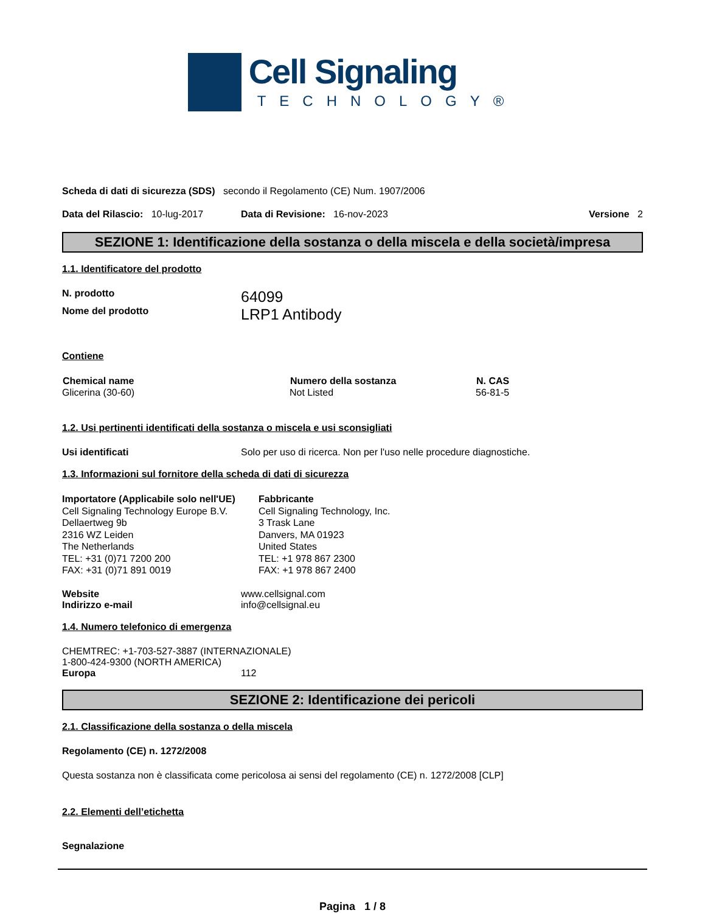Cell Signaling
TECHNOLOGY®
Scheda di dati di sicurezza (SDS) secondo il Regolamento (CE) Num. 1907/2006
Data del Rilascio: 10-lug-2017 Data di Revisione: 16-nov-2023 Versione 2
SEZIONE 1: Identificazione della sostanza o della miscela e della società/impresa
1.1. Identificatore del prodotto
N. prodotto 64099
Nome del prodotto LRP1 Antibody
Contiene
| Chemical name | Numero della sostanza | N. CAS |
| --- | --- | --- |
| Glicerina (30-60) | Not Listed | 56-81-5 |
1.2. Usi pertinenti identificati della sostanza o miscela e usi sconsigliati
Usi identificati Solo per uso di ricerca. Non per l'uso nelle procedure diagnostiche.
1.3. Informazioni sul fornitore della scheda di dati di sicurezza
Importatore (Applicabile solo nell'UE)
Cell Signaling Technology Europe B.V.
Dellaertweg 9b
2316 WZ Leiden
The Netherlands
TEL: +31 (0)71 7200 200
FAX: +31 (0)71 891 0019
Fabbricante
Cell Signaling Technology, Inc.
3 Trask Lane
Danvers, MA 01923
United States
TEL: +1 978 867 2300
FAX: +1 978 867 2400
Website www.cellsignal.com
Indirizzo e-mail info@cellsignal.eu
1.4. Numero telefonico di emergenza
CHEMTREC: +1-703-527-3887 (INTERNAZIONALE)
1-800-424-9300 (NORTH AMERICA)
Europa 112
SEZIONE 2: Identificazione dei pericoli
2.1. Classificazione della sostanza o della miscela
Regolamento (CE) n. 1272/2008
Questa sostanza non è classificata come pericolosa ai sensi del regolamento (CE) n. 1272/2008 [CLP]
2.2. Elementi dell’etichetta
Segnalazione
Pagina 1 / 8